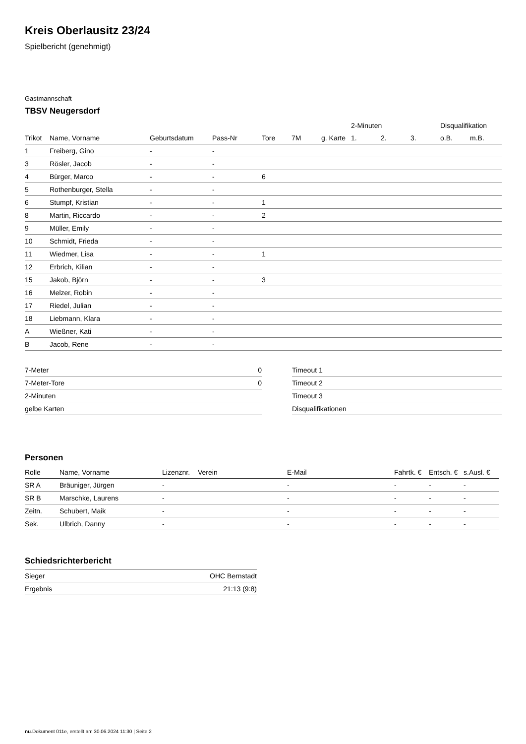Kreis Oberlausitz 23/24
Spielbericht (genehmigt)
Gastmannschaft
TBSV Neugersdorf
| | | | | | | | 2-Minuten | | | Disqualifikation | |
| --- | --- | --- | --- | --- | --- | --- | --- | --- | --- | --- | --- |
| Trikot | Name, Vorname | Geburtsdatum | Pass-Nr | Tore | 7M | g. Karte | 1. | 2. | 3. | o.B. | m.B. |
| 1 | Freiberg, Gino | - | - | | | | | | | | |
| 3 | Rösler, Jacob | - | - | | | | | | | | |
| 4 | Bürger, Marco | - | - | 6 | | | | | | | |
| 5 | Rothenburger, Stella | - | - | | | | | | | | |
| 6 | Stumpf, Kristian | - | - | 1 | | | | | | | |
| 8 | Martin, Riccardo | - | - | 2 | | | | | | | |
| 9 | Müller, Emily | - | - | | | | | | | | |
| 10 | Schmidt, Frieda | - | - | | | | | | | | |
| 11 | Wiedmer, Lisa | - | - | 1 | | | | | | | |
| 12 | Erbrich, Kilian | - | - | | | | | | | | |
| 15 | Jakob, Björn | - | - | 3 | | | | | | | |
| 16 | Melzer, Robin | - | - | | | | | | | | |
| 17 | Riedel, Julian | - | - | | | | | | | | |
| 18 | Liebmann, Klara | - | - | | | | | | | | |
| A | Wießner, Kati | - | - | | | | | | | | |
| B | Jacob, Rene | - | - | | | | | | | | |
| 7-Meter | 0 |
| 7-Meter-Tore | 0 |
| 2-Minuten | |
| gelbe Karten | |
| Timeout 1 |
| Timeout 2 |
| Timeout 3 |
| Disqualifikationen |
Personen
| Rolle | Name, Vorname | Lizenznr. | Verein | E-Mail | Fahrtk. € | Entsch. € | s.Ausl. € |
| --- | --- | --- | --- | --- | --- | --- | --- |
| SR A | Bräuniger, Jürgen | - | | - | - | - | - |
| SR B | Marschke, Laurens | - | | - | - | - | - |
| Zeitn. | Schubert, Maik | - | | - | - | - | - |
| Sek. | Ulbrich, Danny | - | | - | - | - | - |
Schiedsrichterbericht
| Sieger | OHC Bernstadt |
| Ergebnis | 21:13 (9:8) |
nu.Dokument 011e, erstellt am 30.06.2024 11:30 | Seite 2